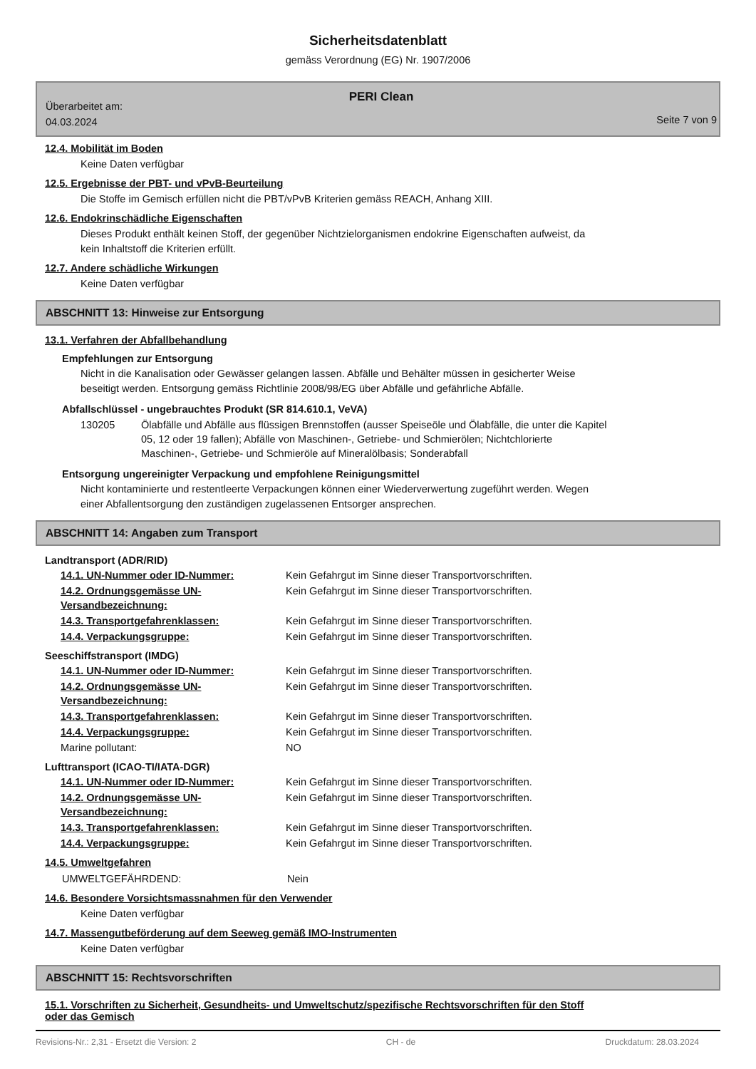Sicherheitsdatenblatt
gemäss Verordnung (EG) Nr. 1907/2006
PERI Clean
Überarbeitet am:
04.03.2024
Seite 7 von 9
12.4. Mobilität im Boden
Keine Daten verfügbar
12.5. Ergebnisse der PBT- und vPvB-Beurteilung
Die Stoffe im Gemisch erfüllen nicht die PBT/vPvB Kriterien gemäss REACH, Anhang XIII.
12.6. Endokrinschädliche Eigenschaften
Dieses Produkt enthält keinen Stoff, der gegenüber Nichtzielorganismen endokrine Eigenschaften aufweist, da
kein Inhaltstoff die Kriterien erfüllt.
12.7. Andere schädliche Wirkungen
Keine Daten verfügbar
ABSCHNITT 13: Hinweise zur Entsorgung
13.1. Verfahren der Abfallbehandlung
Empfehlungen zur Entsorgung
Nicht in die Kanalisation oder Gewässer gelangen lassen. Abfälle und Behälter müssen in gesicherter Weise
beseitigt werden. Entsorgung gemäss Richtlinie 2008/98/EG über Abfälle und gefährliche Abfälle.
Abfallschlüssel - ungebrauchtes Produkt (SR 814.610.1, VeVA)
| 130205 | Ölabfälle und Abfälle aus flüssigen Brennstoffen (ausser Speiseöle und Ölabfälle, die unter die Kapitel 05, 12 oder 19 fallen); Abfälle von Maschinen-, Getriebe- und Schmierölen; Nichtchlorierte Maschinen-, Getriebe- und Schmieröle auf Mineralölbasis; Sonderabfall |
Entsorgung ungereinigter Verpackung und empfohlene Reinigungsmittel
Nicht kontaminierte und restentleerte Verpackungen können einer Wiederverwertung zugeführt werden. Wegen
einer Abfallentsorgung den zuständigen zugelassenen Entsorger ansprechen.
ABSCHNITT 14: Angaben zum Transport
Landtransport (ADR/RID)
| 14.1. UN-Nummer oder ID-Nummer: | Kein Gefahrgut im Sinne dieser Transportvorschriften. |
| 14.2. Ordnungsgemässe UN-Versandbezeichnung: | Kein Gefahrgut im Sinne dieser Transportvorschriften. |
| 14.3. Transportgefahrenklassen: | Kein Gefahrgut im Sinne dieser Transportvorschriften. |
| 14.4. Verpackungsgruppe: | Kein Gefahrgut im Sinne dieser Transportvorschriften. |
Seeschiffstransport (IMDG)
| 14.1. UN-Nummer oder ID-Nummer: | Kein Gefahrgut im Sinne dieser Transportvorschriften. |
| 14.2. Ordnungsgemässe UN-Versandbezeichnung: | Kein Gefahrgut im Sinne dieser Transportvorschriften. |
| 14.3. Transportgefahrenklassen: | Kein Gefahrgut im Sinne dieser Transportvorschriften. |
| 14.4. Verpackungsgruppe: | Kein Gefahrgut im Sinne dieser Transportvorschriften. |
| Marine pollutant: | NO |
Lufttransport (ICAO-TI/IATA-DGR)
| 14.1. UN-Nummer oder ID-Nummer: | Kein Gefahrgut im Sinne dieser Transportvorschriften. |
| 14.2. Ordnungsgemässe UN-Versandbezeichnung: | Kein Gefahrgut im Sinne dieser Transportvorschriften. |
| 14.3. Transportgefahrenklassen: | Kein Gefahrgut im Sinne dieser Transportvorschriften. |
| 14.4. Verpackungsgruppe: | Kein Gefahrgut im Sinne dieser Transportvorschriften. |
14.5. Umweltgefahren
| UMWELTGEFÄHRDEND: | Nein |
14.6. Besondere Vorsichtsmassnahmen für den Verwender
Keine Daten verfügbar
14.7. Massengutbeförderung auf dem Seeweg gemäß IMO-Instrumenten
Keine Daten verfügbar
ABSCHNITT 15: Rechtsvorschriften
15.1. Vorschriften zu Sicherheit, Gesundheits- und Umweltschutz/spezifische Rechtsvorschriften für den Stoff
oder das Gemisch
Revisions-Nr.: 2,31 - Ersetzt die Version: 2 CH - de Druckdatum: 28.03.2024